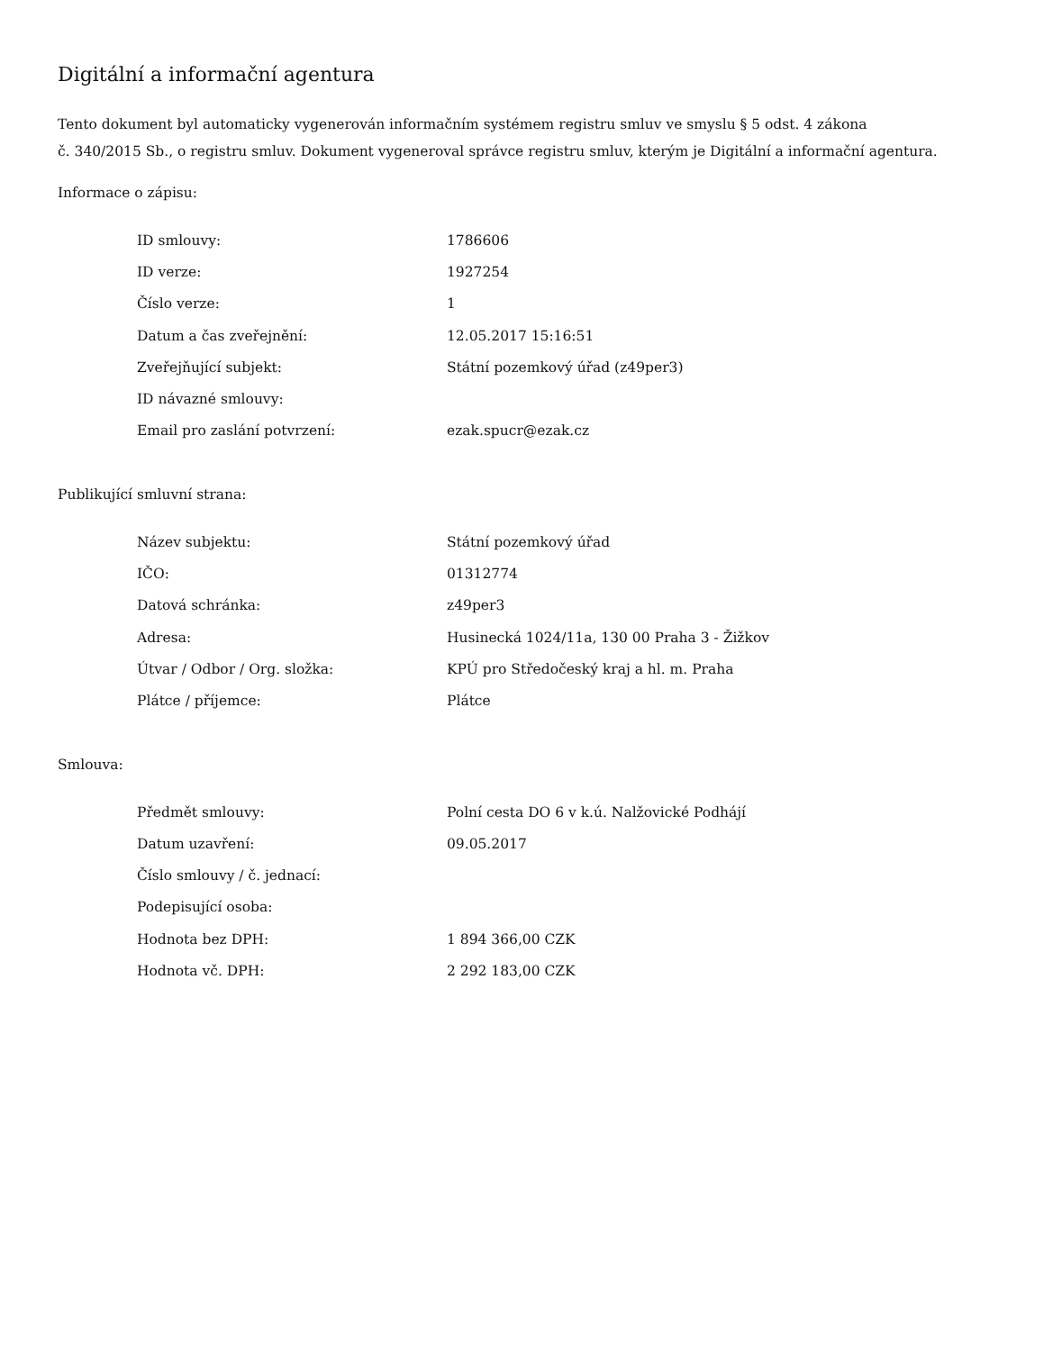Digitální a informační agentura
Tento dokument byl automaticky vygenerován informačním systémem registru smluv ve smyslu § 5 odst. 4 zákona
č. 340/2015 Sb., o registru smluv. Dokument vygeneroval správce registru smluv, kterým je Digitální a informační agentura.
Informace o zápisu:
| ID smlouvy: | 1786606 |
| ID verze: | 1927254 |
| Číslo verze: | 1 |
| Datum a čas zveřejnění: | 12.05.2017 15:16:51 |
| Zveřejňující subjekt: | Státní pozemkový úřad (z49per3) |
| ID návazné smlouvy: | |
| Email pro zaslání potvrzení: | ezak.spucr@ezak.cz |
Publikující smluvní strana:
| Název subjektu: | Státní pozemkový úřad |
| IČO: | 01312774 |
| Datová schránka: | z49per3 |
| Adresa: | Husinecká 1024/11a, 130 00 Praha 3 - Žižkov |
| Útvar / Odbor / Org. složka: | KPÚ pro Středočeský kraj a hl. m. Praha |
| Plátce / příjemce: | Plátce |
Smlouva:
| Předmět smlouvy: | Polní cesta DO 6 v k.ú. Nalžovické Podhájí |
| Datum uzavření: | 09.05.2017 |
| Číslo smlouvy / č. jednací: | |
| Podepisující osoba: | |
| Hodnota bez DPH: | 1 894 366,00 CZK |
| Hodnota vč. DPH: | 2 292 183,00 CZK |